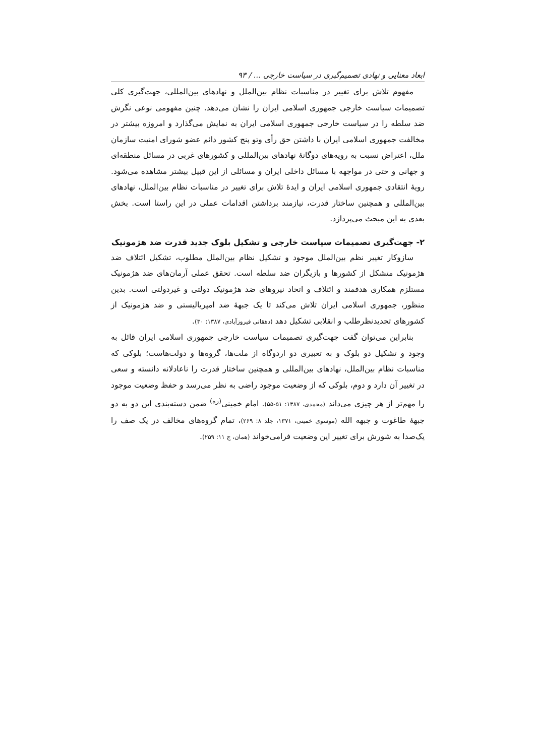ابعاد معنایی و نهادی تصمیم‌گیری در سیاست خارجی ... / ۹۳
مفهوم تلاش برای تغییر در مناسبات نظام بین‌الملل و نهادهای بین‌المللی، جهت‌گیری کلی تصمیمات سیاست خارجی جمهوری اسلامی ایران را نشان می‌دهد. چنین مفهومی نوعی نگرش ضد سلطه را در سیاست خارجی جمهوری اسلامی ایران به نمایش می‌گذارد و امروزه بیشتر در مخالفت جمهوری اسلامی ایران با داشتن حق رأی وتو پنج کشور دائم عضو شورای امنیت سازمان ملل، اعتراض نسبت به رویه‌های دوگانهٔ نهادهای بین‌المللی و کشورهای غربی در مسائل منطقه‌ای و جهانی و حتی در مواجهه با مسائل داخلی ایران و مسائلی از این قبیل بیشتر مشاهده می‌شود. رویهٔ انتقادی جمهوری اسلامی ایران و ایدهٔ تلاش برای تغییر در مناسبات نظام بین‌الملل، نهادهای بین‌المللی و همچنین ساختار قدرت، نیازمند برداشتن اقدامات عملی در این راستا است. بخش بعدی به این مبحث می‌پردازد.
۲- جهت‌گیری تصمیمات سیاست خارجی و تشکیل بلوک جدید قدرت ضد هژمونیک
سازوکار تغییر نظم بین‌الملل موجود و تشکیل نظام بین‌الملل مطلوب، تشکیل ائتلاف ضد هژمونیک متشکل از کشورها و بازیگران ضد سلطه است. تحقق عملی آرمان‌های ضد هژمونیک مستلزم همکاری هدفمند و ائتلاف و اتحاد نیروهای ضد هژمونیک دولتی و غیردولتی است. بدین منظور، جمهوری اسلامی ایران تلاش می‌کند تا یک جبههٔ ضد امپریالیستی و ضد هژمونیک از کشورهای تجدیدنظرطلب و انقلابی تشکیل دهد (دهقانی فیروزآبادی، ۱۳۸۷: ۳۰).
بنابراین می‌توان گفت جهت‌گیری تصمیمات سیاست خارجی جمهوری اسلامی ایران قائل به وجود و تشکیل دو بلوک و به تعبیری دو اردوگاه از ملت‌ها، گروه‌ها و دولت‌هاست؛ بلوکی که مناسبات نظام بین‌الملل، نهادهای بین‌المللی و همچنین ساختار قدرت را ناعادلانه دانسته و سعی در تغییر آن دارد و دوم، بلوکی که از وضعیت موجود راضی به نظر می‌رسد و حفظ وضعیت موجود را مهم‌تر از هر چیزی می‌داند (محمدی، ۱۳۸۷: ۵۱-۵۵). امام خمینی<sup>(ره)</sup> ضمن دسته‌بندی این دو به دو جبههٔ طاغوت و جبهه الله (موسوی خمینی، ۱۳۷۱، جلد ۸: ۲۶۹)، تمام گروه‌های مخالف در یک صف را یک‌صدا به شورش برای تغییر این وضعیت فرامی‌خواند (همان، ج ۱۱: ۲۵۹).